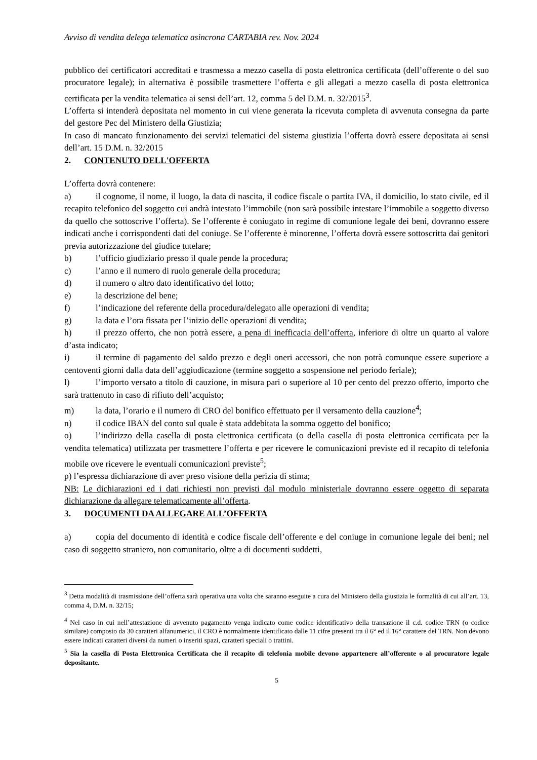Avviso di vendita delega telematica asincrona CARTABIA rev. Nov. 2024
pubblico dei certificatori accreditati e trasmessa a mezzo casella di posta elettronica certificata (dell’offerente o del suo procuratore legale); in alternativa è possibile trasmettere l’offerta e gli allegati a mezzo casella di posta elettronica certificata per la vendita telematica ai sensi dell’art. 12, comma 5 del D.M. n. 32/2015<sup>3</sup>.
L’offerta si intenderà depositata nel momento in cui viene generata la ricevuta completa di avvenuta consegna da parte del gestore Pec del Ministero della Giustizia;
In caso di mancato funzionamento dei servizi telematici del sistema giustizia l’offerta dovrà essere depositata ai sensi dell’art. 15 D.M. n. 32/2015
2. CONTENUTO DELL'OFFERTA
L’offerta dovrà contenere:
a) il cognome, il nome, il luogo, la data di nascita, il codice fiscale o partita IVA, il domicilio, lo stato civile, ed il recapito telefonico del soggetto cui andrà intestato l’immobile (non sarà possibile intestare l’immobile a soggetto diverso da quello che sottoscrive l’offerta). Se l’offerente è coniugato in regime di comunione legale dei beni, dovranno essere indicati anche i corrispondenti dati del coniuge. Se l’offerente è minorenne, l’offerta dovrà essere sottoscritta dai genitori previa autorizzazione del giudice tutelare;
b) l’ufficio giudiziario presso il quale pende la procedura;
c) l’anno e il numero di ruolo generale della procedura;
d) il numero o altro dato identificativo del lotto;
e) la descrizione del bene;
f) l’indicazione del referente della procedura/delegato alle operazioni di vendita;
g) la data e l’ora fissata per l’inizio delle operazioni di vendita;
h) il prezzo offerto, che non potrà essere, a pena di inefficacia dell’offerta, inferiore di oltre un quarto al valore d’asta indicato;
i) il termine di pagamento del saldo prezzo e degli oneri accessori, che non potrà comunque essere superiore a centoventi giorni dalla data dell’aggiudicazione (termine soggetto a sospensione nel periodo feriale);
l) l’importo versato a titolo di cauzione, in misura pari o superiore al 10 per cento del prezzo offerto, importo che sarà trattenuto in caso di rifiuto dell’acquisto;
m) la data, l’orario e il numero di CRO del bonifico effettuato per il versamento della cauzione<sup>4</sup>;
n) il codice IBAN del conto sul quale è stata addebitata la somma oggetto del bonifico;
o) l’indirizzo della casella di posta elettronica certificata (o della casella di posta elettronica certificata per la vendita telematica) utilizzata per trasmettere l’offerta e per ricevere le comunicazioni previste ed il recapito di telefonia mobile ove ricevere le eventuali comunicazioni previste<sup>5</sup>;
p) l’espressa dichiarazione di aver preso visione della perizia di stima;
NB: Le dichiarazioni ed i dati richiesti non previsti dal modulo ministeriale dovranno essere oggetto di separata dichiarazione da allegare telematicamente all’offerta.
3. DOCUMENTI DA ALLEGARE ALL’OFFERTA
a) copia del documento di identità e codice fiscale dell’offerente e del coniuge in comunione legale dei beni; nel caso di soggetto straniero, non comunitario, oltre a di documenti suddetti,
<sup>3</sup> Detta modalità di trasmissione dell’offerta sarà operativa una volta che saranno eseguite a cura del Ministero della giustizia le formalità di cui all’art. 13, comma 4, D.M. n. 32/15;
<sup>4</sup> Nel caso in cui nell’attestazione di avvenuto pagamento venga indicato come codice identificativo della transazione il c.d. codice TRN (o codice similare) composto da 30 caratteri alfanumerici, il CRO è normalmente identificato dalle 11 cifre presenti tra il 6° ed il 16° carattere del TRN. Non devono essere indicati caratteri diversi da numeri o inseriti spazi, caratteri speciali o trattini.
<sup>5</sup> Sia la casella di Posta Elettronica Certificata che il recapito di telefonia mobile devono appartenere all’offerente o al procuratore legale depositante.
5